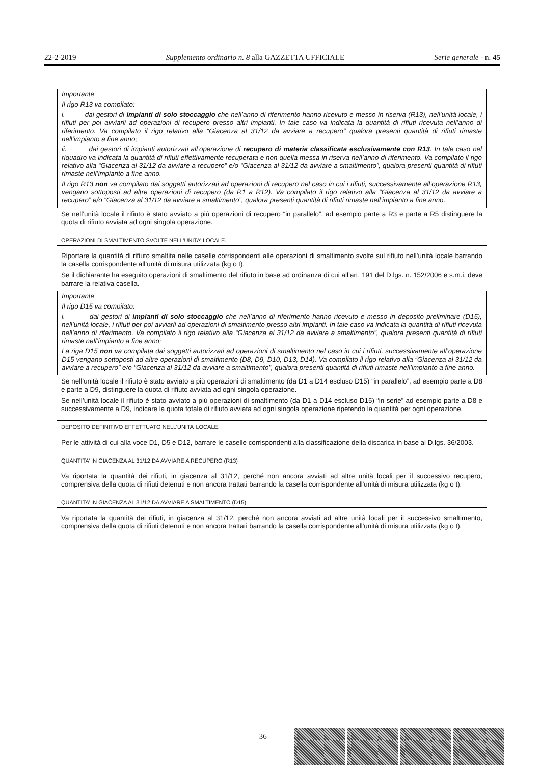22-2-2019 Supplemento ordinario n. 8 alla GAZZETTA UFFICIALE Serie generale - n. 45
Importante
Il rigo R13 va compilato:
i. dai gestori di impianti di solo stoccaggio che nell’anno di riferimento hanno ricevuto e messo in riserva (R13), nell’unità locale, i rifiuti per poi avviarli ad operazioni di recupero presso altri impianti. In tale caso va indicata la quantità di rifiuti ricevuta nell’anno di riferimento. Va compilato il rigo relativo alla “Giacenza al 31/12 da avviare a recupero” qualora presenti quantità di rifiuti rimaste nell’impianto a fine anno;
ii. dai gestori di impianti autorizzati all’operazione di recupero di materia classificata esclusivamente con R13. In tale caso nel riquadro va indicata la quantità di rifiuti effettivamente recuperata e non quella messa in riserva nell’anno di riferimento. Va compilato il rigo relativo alla “Giacenza al 31/12 da avviare a recupero” e/o “Giacenza al 31/12 da avviare a smaltimento”, qualora presenti quantità di rifiuti rimaste nell’impianto a fine anno.
Il rigo R13 non va compilato dai soggetti autorizzati ad operazioni di recupero nel caso in cui i rifiuti, successivamente all’operazione R13, vengano sottoposti ad altre operazioni di recupero (da R1 a R12). Va compilato il rigo relativo alla “Giacenza al 31/12 da avviare a recupero” e/o “Giacenza al 31/12 da avviare a smaltimento”, qualora presenti quantità di rifiuti rimaste nell’impianto a fine anno.
Se nell’unità locale il rifiuto è stato avviato a più operazioni di recupero “in parallelo”, ad esempio parte a R3 e parte a R5 distinguere la quota di rifiuto avviata ad ogni singola operazione.
OPERAZIONI DI SMALTIMENTO SVOLTE NELL’UNITA’ LOCALE.
Riportare la quantità di rifiuto smaltita nelle caselle corrispondenti alle operazioni di smaltimento svolte sul rifiuto nell’unità locale barrando la casella corrispondente all’unità di misura utilizzata (kg o t).
Se il dichiarante ha eseguito operazioni di smaltimento del rifiuto in base ad ordinanza di cui all’art. 191 del D.lgs. n. 152/2006 e s.m.i. deve barrare la relativa casella.
Importante
Il rigo D15 va compilato:
i. dai gestori di impianti di solo stoccaggio che nell’anno di riferimento hanno ricevuto e messo in deposito preliminare (D15), nell’unità locale, i rifiuti per poi avviarli ad operazioni di smaltimento presso altri impianti. In tale caso va indicata la quantità di rifiuti ricevuta nell’anno di riferimento. Va compilato il rigo relativo alla “Giacenza al 31/12 da avviare a smaltimento”, qualora presenti quantità di rifiuti rimaste nell’impianto a fine anno;
La riga D15 non va compilata dai soggetti autorizzati ad operazioni di smaltimento nel caso in cui i rifiuti, successivamente all’operazione D15 vengano sottoposti ad altre operazioni di smaltimento (D8, D9, D10, D13, D14). Va compilato il rigo relativo alla “Giacenza al 31/12 da avviare a recupero” e/o “Giacenza al 31/12 da avviare a smaltimento”, qualora presenti quantità di rifiuti rimaste nell’impianto a fine anno.
Se nell’unità locale il rifiuto è stato avviato a più operazioni di smaltimento (da D1 a D14 escluso D15) “in parallelo”, ad esempio parte a D8 e parte a D9, distinguere la quota di rifiuto avviata ad ogni singola operazione.
Se nell’unità locale il rifiuto è stato avviato a più operazioni di smaltimento (da D1 a D14 escluso D15) “in serie” ad esempio parte a D8 e successivamente a D9, indicare la quota totale di rifiuto avviata ad ogni singola operazione ripetendo la quantità per ogni operazione.
DEPOSITO DEFINITIVO EFFETTUATO NELL’UNITA’ LOCALE.
Per le attività di cui alla voce D1, D5 e D12, barrare le caselle corrispondenti alla classificazione della discarica in base al D.lgs. 36/2003.
QUANTITA’ IN GIACENZA AL 31/12 DA AVVIARE A RECUPERO (R13)
Va riportata la quantità dei rifiuti, in giacenza al 31/12, perché non ancora avviati ad altre unità locali per il successivo recupero, comprensiva della quota di rifiuti detenuti e non ancora trattati barrando la casella corrispondente all'unità di misura utilizzata (kg o t).
QUANTITA’ IN GIACENZA AL 31/12 DA AVVIARE A SMALTIMENTO (D15)
Va riportata la quantità dei rifiuti, in giacenza al 31/12, perché non ancora avviati ad altre unità locali per il successivo smaltimento, comprensiva della quota di rifiuti detenuti e non ancora trattati barrando la casella corrispondente all'unità di misura utilizzata (kg o t).
— 36 —